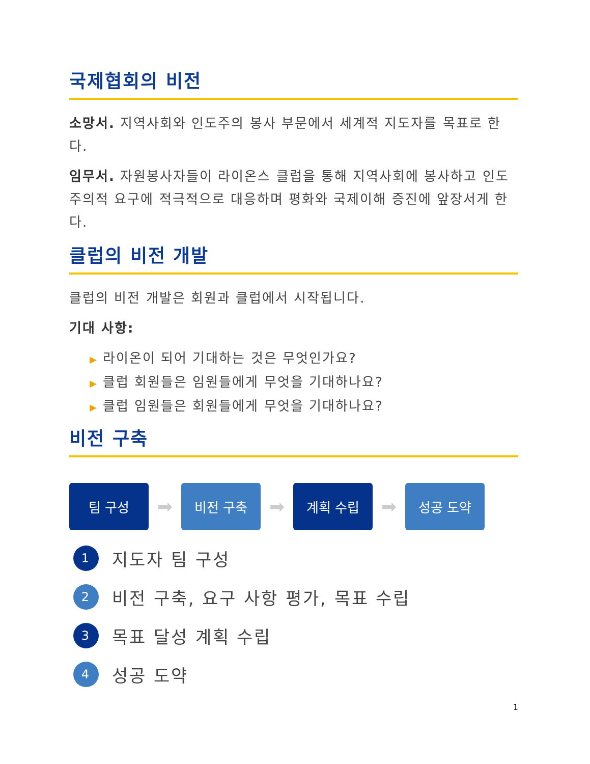국제협회의 비전
소망서. 지역사회와 인도주의 봉사 부문에서 세계적 지도자를 목표로 한다.
임무서. 자원봉사자들이 라이온스 클럽을 통해 지역사회에 봉사하고 인도주의적 요구에 적극적으로 대응하며 평화와 국제이해 증진에 앞장서게 한다.
클럽의 비전 개발
클럽의 비전 개발은 회원과 클럽에서 시작됩니다.
기대 사항:
▶ 라이온이 되어 기대하는 것은 무엇인가요?
▶ 클럽 회원들은 임원들에게 무엇을 기대하나요?
▶ 클럽 임원들은 회원들에게 무엇을 기대하나요?
비전 구축
팀 구성
➡
비전 구축
➡
계획 수립
➡
성공 도약
1
지도자 팀 구성
2
비전 구축, 요구 사항 평가, 목표 수립
3
목표 달성 계획 수립
4
성공 도약
1